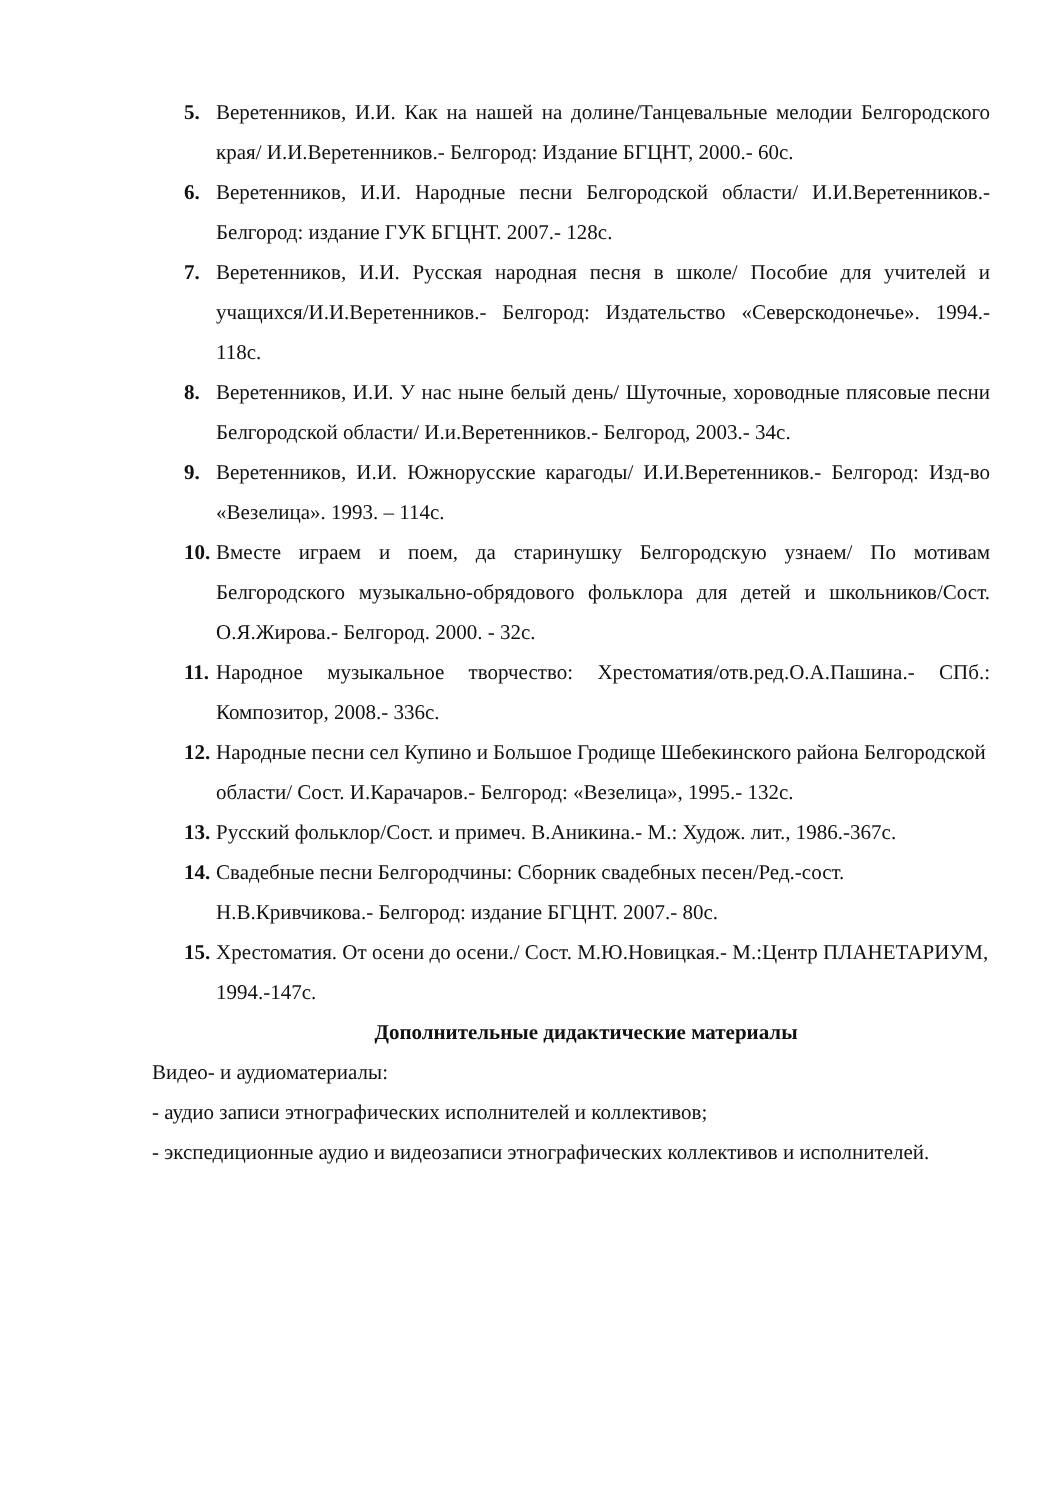5. Веретенников, И.И. Как на нашей на долине/Танцевальные мелодии Белгородского края/ И.И.Веретенников.- Белгород: Издание БГЦНТ, 2000.- 60с.
6. Веретенников, И.И. Народные песни Белгородской области/ И.И.Веретенников.- Белгород: издание ГУК БГЦНТ. 2007.- 128с.
7. Веретенников, И.И. Русская народная песня в школе/ Пособие для учителей и учащихся/И.И.Веретенников.- Белгород: Издательство «Северскодонечье». 1994.- 118с.
8. Веретенников, И.И. У нас ныне белый день/ Шуточные, хороводные плясовые песни Белгородской области/ И.и.Веретенников.- Белгород, 2003.- 34с.
9. Веретенников, И.И. Южнорусские карагоды/ И.И.Веретенников.- Белгород: Изд-во «Везелица». 1993. – 114с.
10. Вместе играем и поем, да старинушку Белгородскую узнаем/ По мотивам Белгородского музыкально-обрядового фольклора для детей и школьников/Сост. О.Я.Жирова.- Белгород. 2000. - 32с.
11. Народное музыкальное творчество: Хрестоматия/отв.ред.О.А.Пашина.- СПб.: Композитор, 2008.- 336с.
12. Народные песни сел Купино и Большое Гродище Шебекинского района Белгородской области/ Сост. И.Карачаров.- Белгород: «Везелица», 1995.- 132с.
13. Русский фольклор/Сост. и примеч. В.Аникина.- М.: Худож. лит., 1986.-367с.
14. Свадебные песни Белгородчины: Сборник свадебных песен/Ред.-сост. Н.В.Кривчикова.- Белгород: издание БГЦНТ. 2007.- 80с.
15. Хрестоматия. От осени до осени./ Сост. М.Ю.Новицкая.- М.:Центр ПЛАНЕТАРИУМ, 1994.-147с.
Дополнительные дидактические материалы
Видео- и аудиоматериалы:
- аудио записи этнографических исполнителей и коллективов;
- экспедиционные аудио и видеозаписи этнографических коллективов и исполнителей.